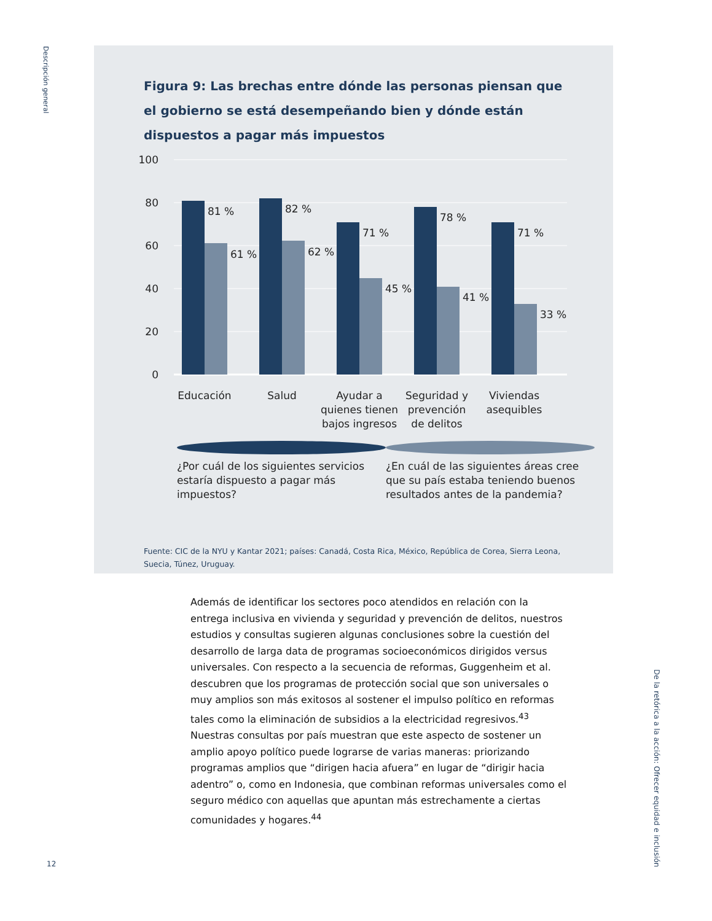Descripción general
Figura 9: Las brechas entre dónde las personas piensan que el gobierno se está desempeñando bien y dónde están dispuestos a pagar más impuestos
100
80
60
40
20
0
81 %
61 %
82 %
62 %
71 %
45 %
78 %
41 %
71 %
33 %
Educación
Salud
Ayudar a
quienes tienen
bajos ingresos
Seguridad y
prevención
de delitos
Viviendas
asequibles
¿Por cuál de los siguientes servicios estaría dispuesto a pagar más impuestos?
¿En cuál de las siguientes áreas cree que su país estaba teniendo buenos resultados antes de la pandemia?
Fuente: CIC de la NYU y Kantar 2021; países: Canadá, Costa Rica, México, República de Corea, Sierra Leona, Suecia, Túnez, Uruguay.
Además de identificar los sectores poco atendidos en relación con la entrega inclusiva en vivienda y seguridad y prevención de delitos, nuestros estudios y consultas sugieren algunas conclusiones sobre la cuestión del desarrollo de larga data de programas socioeconómicos dirigidos versus universales. Con respecto a la secuencia de reformas, Guggenheim et al. descubren que los programas de protección social que son universales o muy amplios son más exitosos al sostener el impulso político en reformas tales como la eliminación de subsidios a la electricidad regresivos.<sup>43</sup> Nuestras consultas por país muestran que este aspecto de sostener un amplio apoyo político puede lograrse de varias maneras: priorizando programas amplios que “dirigen hacia afuera” en lugar de “dirigir hacia adentro” o, como en Indonesia, que combinan reformas universales como el seguro médico con aquellas que apuntan más estrechamente a ciertas comunidades y hogares.<sup>44</sup>
De la retórica a la acción: Ofrecer equidad e inclusión
12